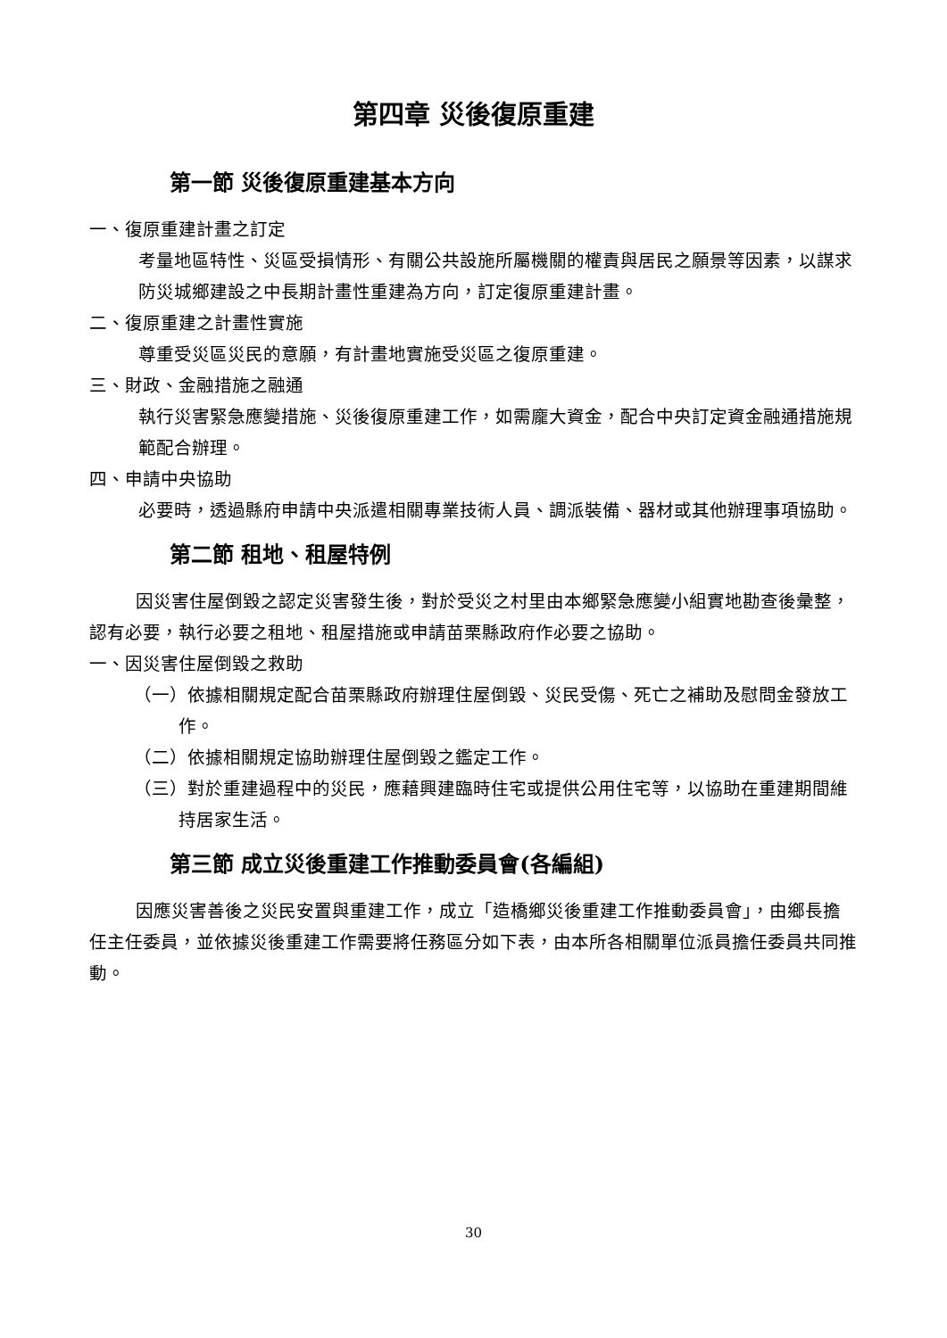第四章 災後復原重建
第一節 災後復原重建基本方向
一、復原重建計畫之訂定
考量地區特性、災區受損情形、有關公共設施所屬機關的權責與居民之願景等因素，以謀求防災城鄉建設之中長期計畫性重建為方向，訂定復原重建計畫。
二、復原重建之計畫性實施
尊重受災區災民的意願，有計畫地實施受災區之復原重建。
三、財政、金融措施之融通
執行災害緊急應變措施、災後復原重建工作，如需龐大資金，配合中央訂定資金融通措施規範配合辦理。
四、申請中央協助
必要時，透過縣府申請中央派遣相關專業技術人員、調派裝備、器材或其他辦理事項協助。
第二節 租地、租屋特例
因災害住屋倒毀之認定災害發生後，對於受災之村里由本鄉緊急應變小組實地勘查後彙整，認有必要，執行必要之租地、租屋措施或申請苗栗縣政府作必要之協助。
一、因災害住屋倒毀之救助
（一）依據相關規定配合苗栗縣政府辦理住屋倒毀、災民受傷、死亡之補助及慰問金發放工作。
（二）依據相關規定協助辦理住屋倒毀之鑑定工作。
（三）對於重建過程中的災民，應藉興建臨時住宅或提供公用住宅等，以協助在重建期間維持居家生活。
第三節 成立災後重建工作推動委員會(各編組)
因應災害善後之災民安置與重建工作，成立「造橋鄉災後重建工作推動委員會」，由鄉長擔任主任委員，並依據災後重建工作需要將任務區分如下表，由本所各相關單位派員擔任委員共同推動。
30